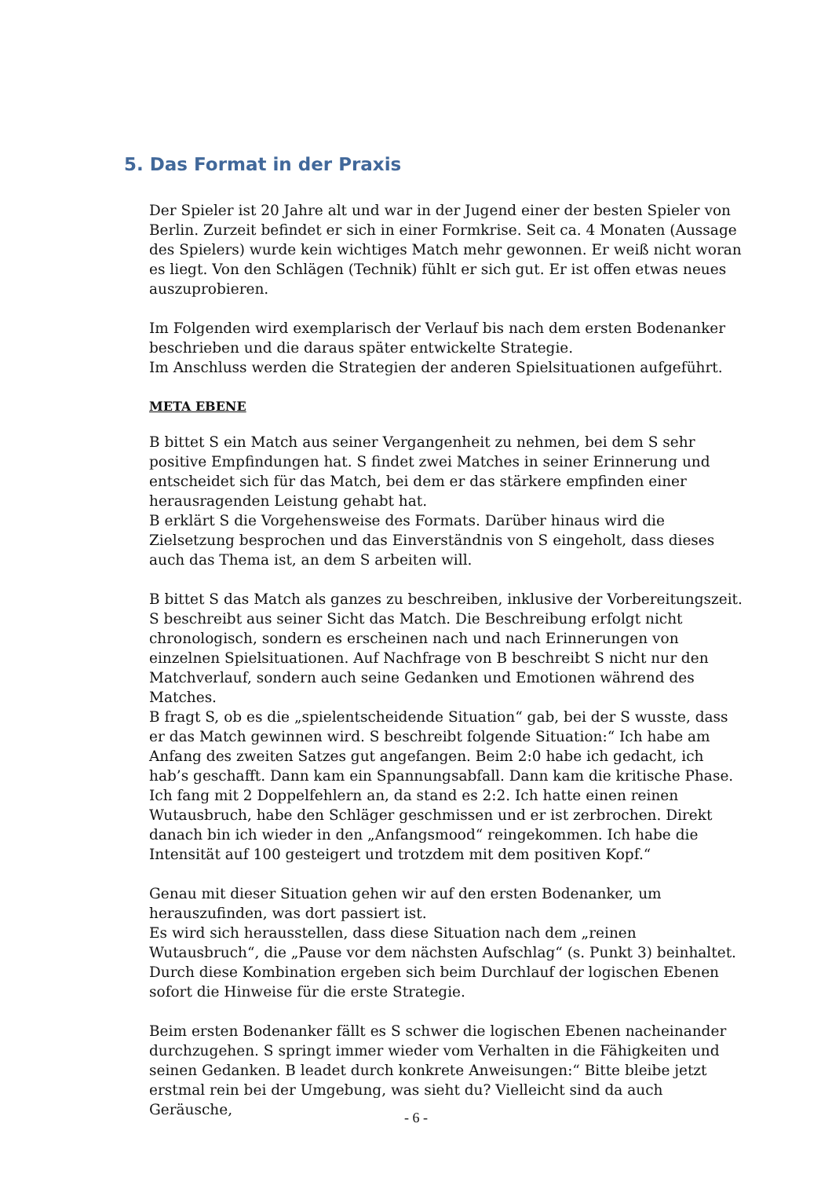5. Das Format in der Praxis
Der Spieler ist 20 Jahre alt und war in der Jugend einer der besten Spieler von Berlin. Zurzeit befindet er sich in einer Formkrise. Seit ca. 4 Monaten (Aussage des Spielers) wurde kein wichtiges Match mehr gewonnen. Er weiß nicht woran es liegt. Von den Schlägen (Technik) fühlt er sich gut. Er ist offen etwas neues auszuprobieren.
Im Folgenden wird exemplarisch der Verlauf bis nach dem ersten Bodenanker beschrieben und die daraus später entwickelte Strategie.
Im Anschluss werden die Strategien der anderen Spielsituationen aufgeführt.
META EBENE
B bittet S ein Match aus seiner Vergangenheit zu nehmen, bei dem S sehr positive Empfindungen hat. S findet zwei Matches in seiner Erinnerung und entscheidet sich für das Match, bei dem er das stärkere empfinden einer herausragenden Leistung gehabt hat.
B erklärt S die Vorgehensweise des Formats. Darüber hinaus wird die Zielsetzung besprochen und das Einverständnis von S eingeholt, dass dieses auch das Thema ist, an dem S arbeiten will.
B bittet S das Match als ganzes zu beschreiben, inklusive der Vorbereitungszeit. S beschreibt aus seiner Sicht das Match. Die Beschreibung erfolgt nicht chronologisch, sondern es erscheinen nach und nach Erinnerungen von einzelnen Spielsituationen. Auf Nachfrage von B beschreibt S nicht nur den Matchverlauf, sondern auch seine Gedanken und Emotionen während des Matches.
B fragt S, ob es die „spielentscheidende Situation“ gab, bei der S wusste, dass er das Match gewinnen wird. S beschreibt folgende Situation:“ Ich habe am Anfang des zweiten Satzes gut angefangen. Beim 2:0 habe ich gedacht, ich hab’s geschafft. Dann kam ein Spannungsabfall. Dann kam die kritische Phase. Ich fang mit 2 Doppelfehlern an, da stand es 2:2. Ich hatte einen reinen Wutausbruch, habe den Schläger geschmissen und er ist zerbrochen. Direkt danach bin ich wieder in den „Anfangsmood“ reingekommen. Ich habe die Intensität auf 100 gesteigert und trotzdem mit dem positiven Kopf.“
Genau mit dieser Situation gehen wir auf den ersten Bodenanker, um herauszufinden, was dort passiert ist.
Es wird sich herausstellen, dass diese Situation nach dem „reinen Wutausbruch“, die „Pause vor dem nächsten Aufschlag“ (s. Punkt 3) beinhaltet. Durch diese Kombination ergeben sich beim Durchlauf der logischen Ebenen sofort die Hinweise für die erste Strategie.
Beim ersten Bodenanker fällt es S schwer die logischen Ebenen nacheinander durchzugehen. S springt immer wieder vom Verhalten in die Fähigkeiten und seinen Gedanken. B leadet durch konkrete Anweisungen:“ Bitte bleibe jetzt erstmal rein bei der Umgebung, was sieht du? Vielleicht sind da auch Geräusche,
- 6 -